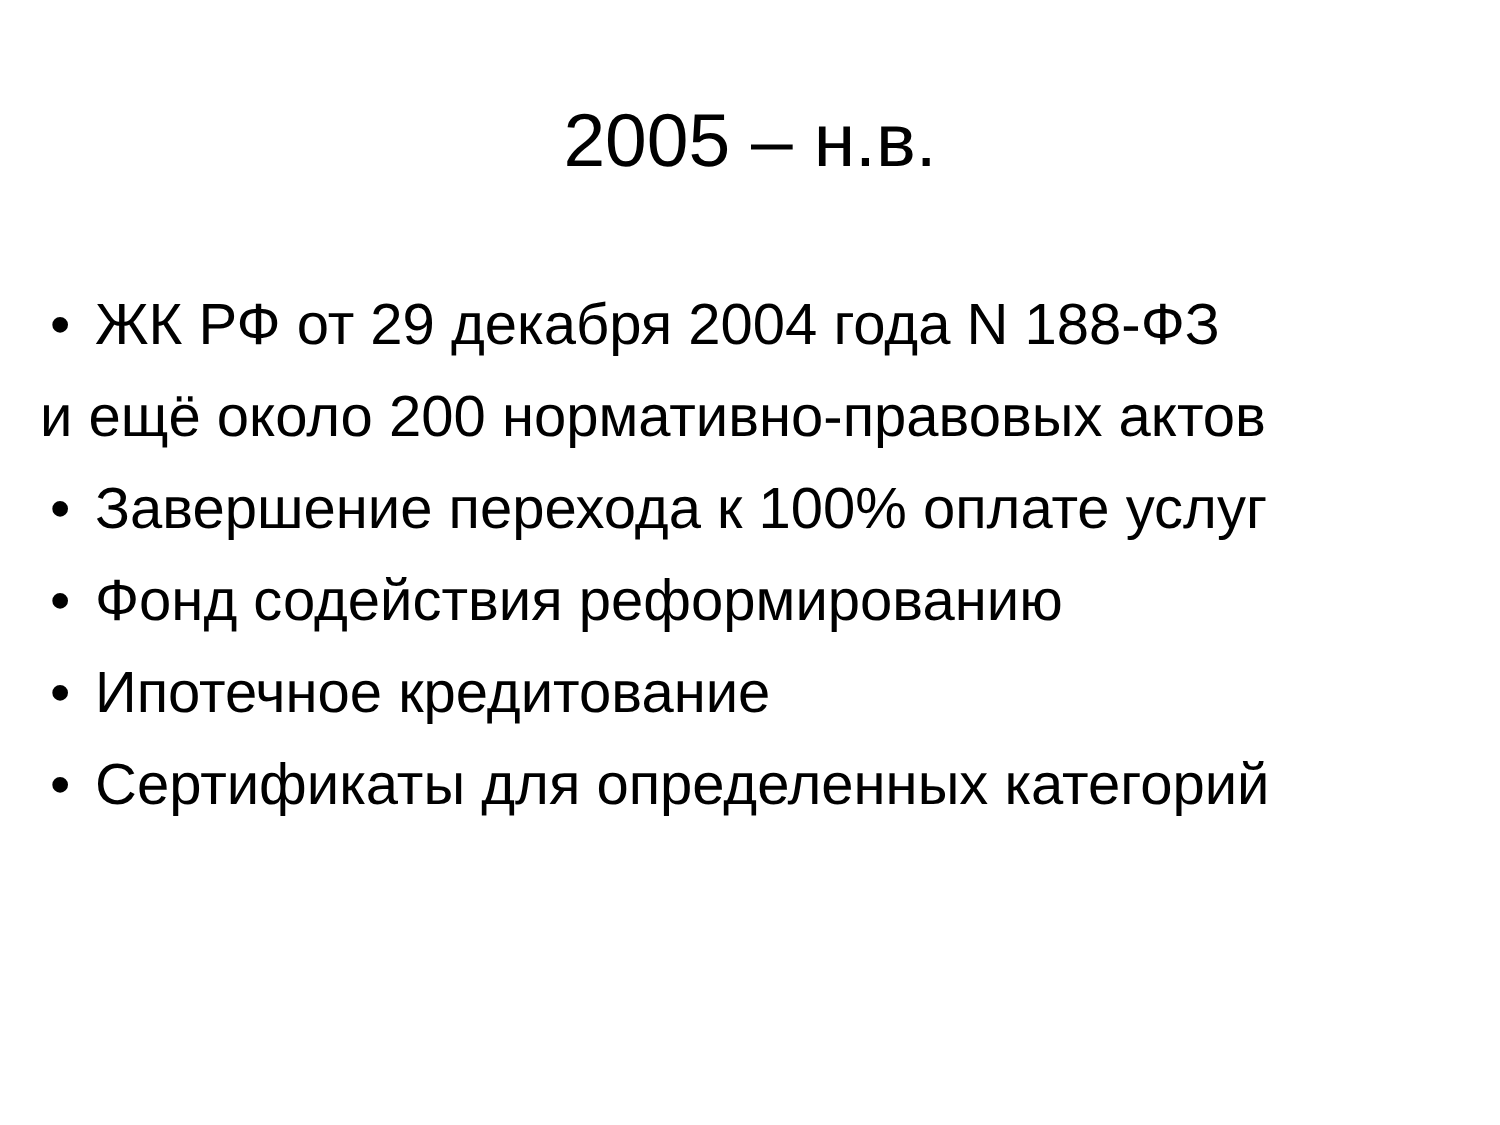2005 – н.в.
• ЖК РФ от 29 декабря 2004 года N 188-ФЗ
и ещё около 200 нормативно-правовых актов
• Завершение перехода к 100% оплате услуг
• Фонд содействия реформированию
• Ипотечное кредитование
• Сертификаты для определенных категорий